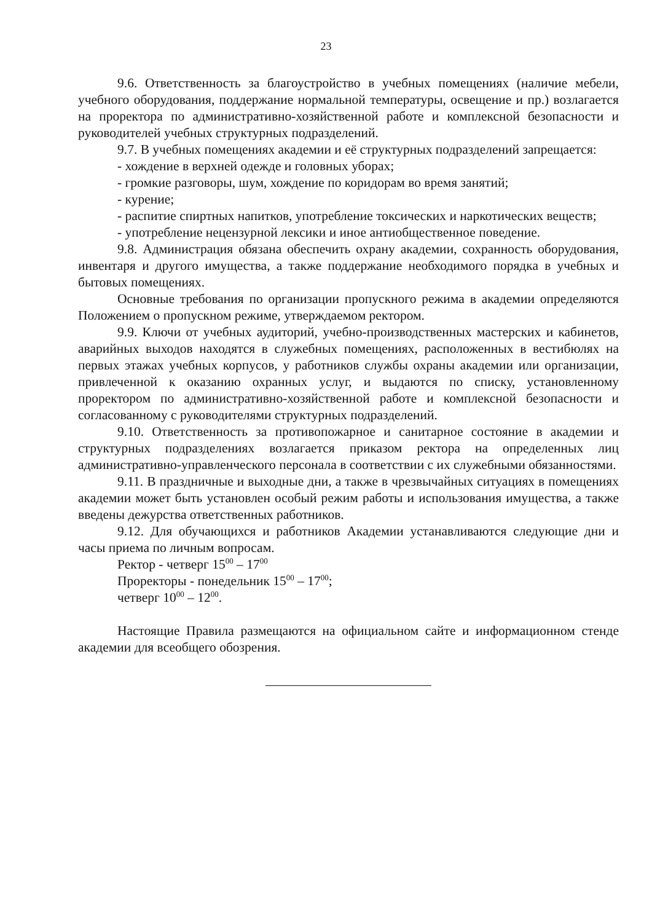23
9.6. Ответственность за благоустройство в учебных помещениях (наличие мебели, учебного оборудования, поддержание нормальной температуры, освещение и пр.) возлагается на проректора по административно-хозяйственной работе и комплексной безопасности и руководителей учебных структурных подразделений.
9.7. В учебных помещениях академии и её структурных подразделений запрещается:
- хождение в верхней одежде и головных уборах;
- громкие разговоры, шум, хождение по коридорам во время занятий;
- курение;
- распитие спиртных напитков, употребление токсических и наркотических веществ;
- употребление нецензурной лексики и иное антиобщественное поведение.
9.8. Администрация обязана обеспечить охрану академии, сохранность оборудования, инвентаря и другого имущества, а также поддержание необходимого порядка в учебных и бытовых помещениях.
Основные требования по организации пропускного режима в академии определяются Положением о пропускном режиме, утверждаемом ректором.
9.9. Ключи от учебных аудиторий, учебно-производственных мастерских и кабинетов, аварийных выходов находятся в служебных помещениях, расположенных в вестибюлях на первых этажах учебных корпусов, у работников службы охраны академии или организации, привлеченной к оказанию охранных услуг, и выдаются по списку, установленному проректором по административно-хозяйственной работе и комплексной безопасности и согласованному с руководителями структурных подразделений.
9.10. Ответственность за противопожарное и санитарное состояние в академии и структурных подразделениях возлагается приказом ректора на определенных лиц административно-управленческого персонала в соответствии с их служебными обязанностями.
9.11. В праздничные и выходные дни, а также в чрезвычайных ситуациях в помещениях академии может быть установлен особый режим работы и использования имущества, а также введены дежурства ответственных работников.
9.12. Для обучающихся и работников Академии устанавливаются следующие дни и часы приема по личным вопросам.
Ректор - четверг 15<sup>00</sup> – 17<sup>00</sup>
Проректоры - понедельник 15<sup>00</sup> – 17<sup>00</sup>;
четверг 10<sup>00</sup> – 12<sup>00</sup>.
Настоящие Правила размещаются на официальном сайте и информационном стенде академии для всеобщего обозрения.